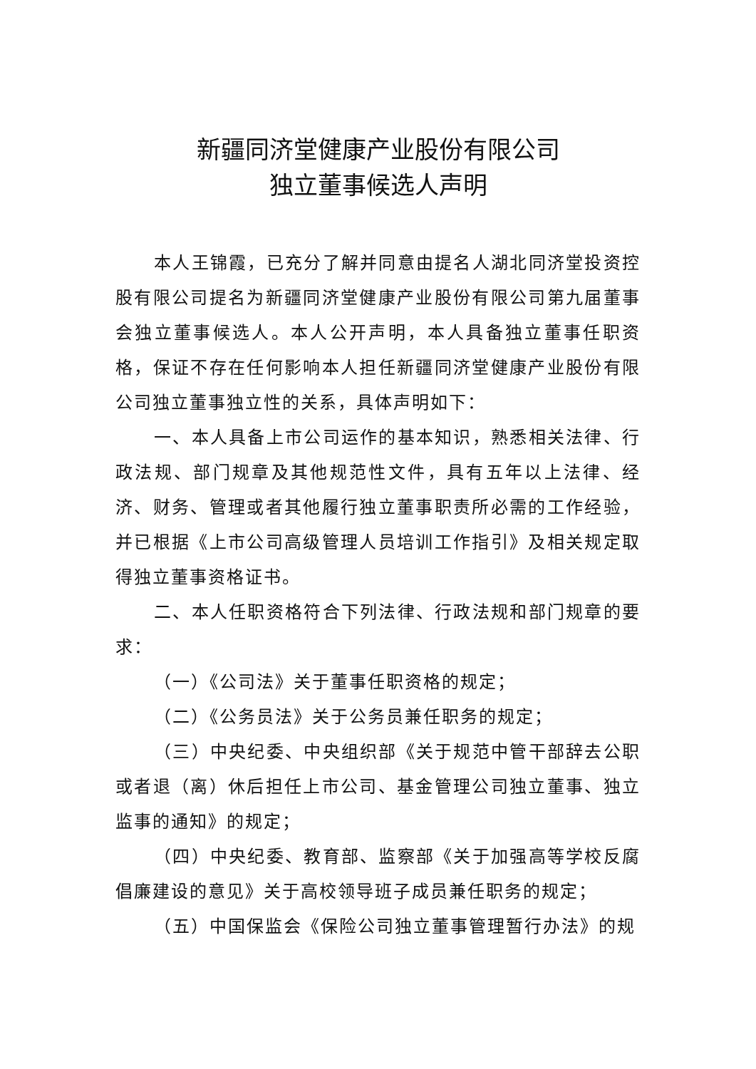新疆同济堂健康产业股份有限公司
独立董事候选人声明
本人王锦霞，已充分了解并同意由提名人湖北同济堂投资控股有限公司提名为新疆同济堂健康产业股份有限公司第九届董事会独立董事候选人。本人公开声明，本人具备独立董事任职资格，保证不存在任何影响本人担任新疆同济堂健康产业股份有限公司独立董事独立性的关系，具体声明如下：
一、本人具备上市公司运作的基本知识，熟悉相关法律、行政法规、部门规章及其他规范性文件，具有五年以上法律、经济、财务、管理或者其他履行独立董事职责所必需的工作经验，并已根据《上市公司高级管理人员培训工作指引》及相关规定取得独立董事资格证书。
二、本人任职资格符合下列法律、行政法规和部门规章的要求：
（一）《公司法》关于董事任职资格的规定；
（二）《公务员法》关于公务员兼任职务的规定；
（三）中央纪委、中央组织部《关于规范中管干部辞去公职或者退（离）休后担任上市公司、基金管理公司独立董事、独立监事的通知》的规定；
（四）中央纪委、教育部、监察部《关于加强高等学校反腐倡廉建设的意见》关于高校领导班子成员兼任职务的规定；
（五）中国保监会《保险公司独立董事管理暂行办法》的规